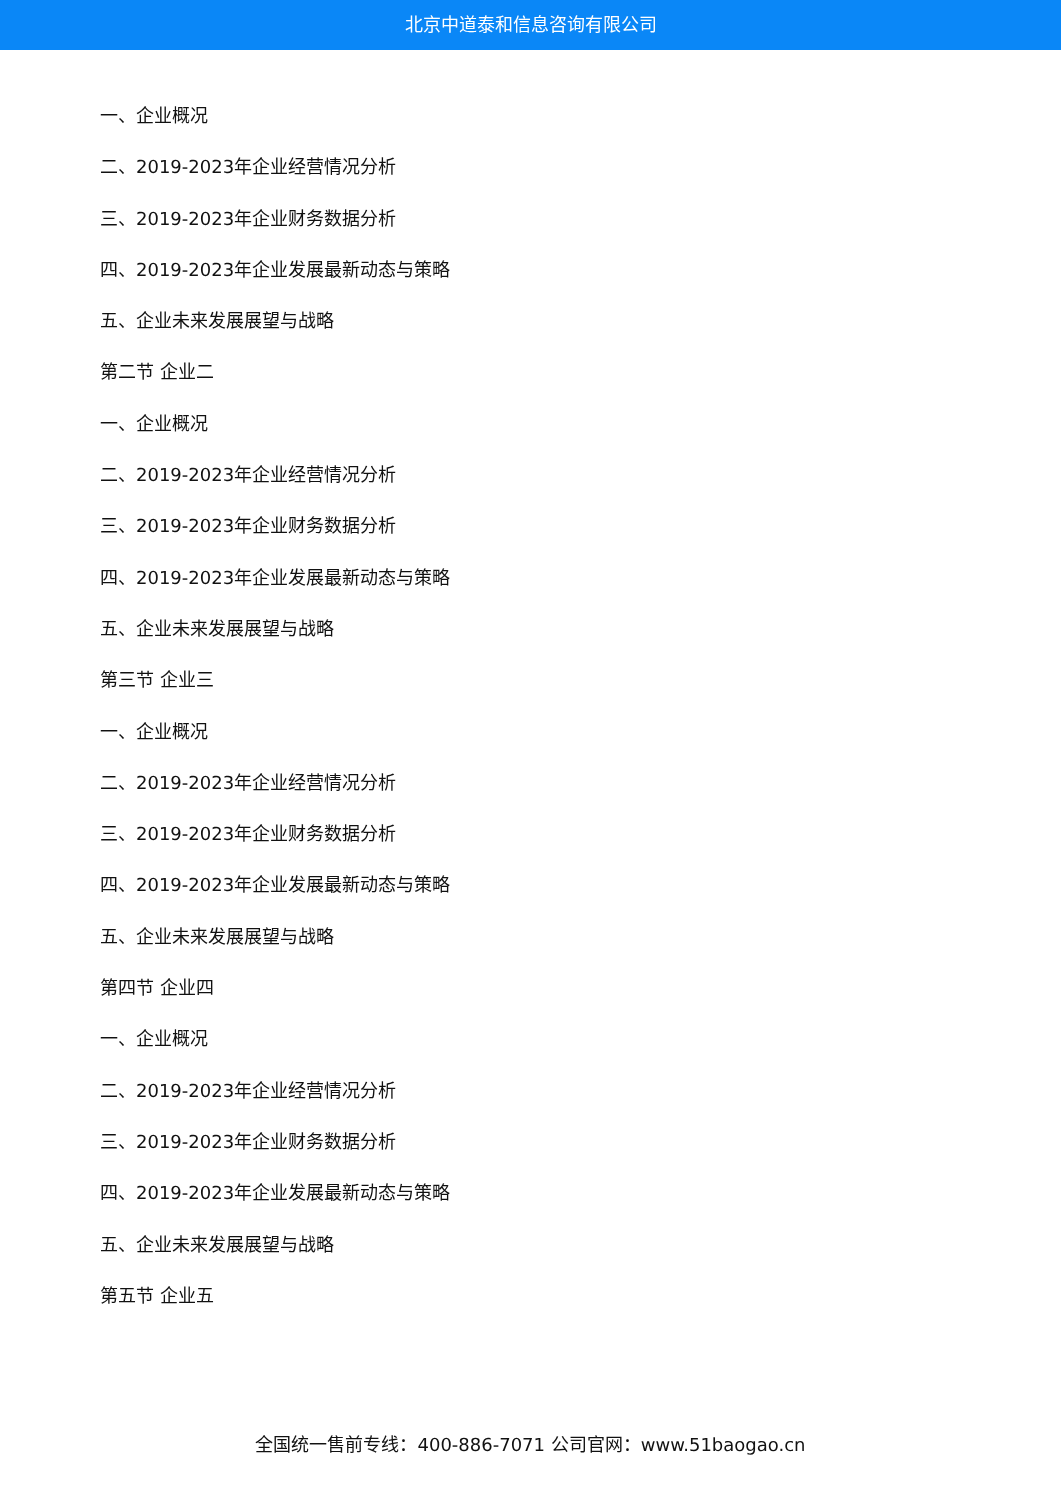北京中道泰和信息咨询有限公司
一、企业概况
二、2019-2023年企业经营情况分析
三、2019-2023年企业财务数据分析
四、2019-2023年企业发展最新动态与策略
五、企业未来发展展望与战略
第二节 企业二
一、企业概况
二、2019-2023年企业经营情况分析
三、2019-2023年企业财务数据分析
四、2019-2023年企业发展最新动态与策略
五、企业未来发展展望与战略
第三节 企业三
一、企业概况
二、2019-2023年企业经营情况分析
三、2019-2023年企业财务数据分析
四、2019-2023年企业发展最新动态与策略
五、企业未来发展展望与战略
第四节 企业四
一、企业概况
二、2019-2023年企业经营情况分析
三、2019-2023年企业财务数据分析
四、2019-2023年企业发展最新动态与策略
五、企业未来发展展望与战略
第五节 企业五
全国统一售前专线：400-886-7071 公司官网：www.51baogao.cn